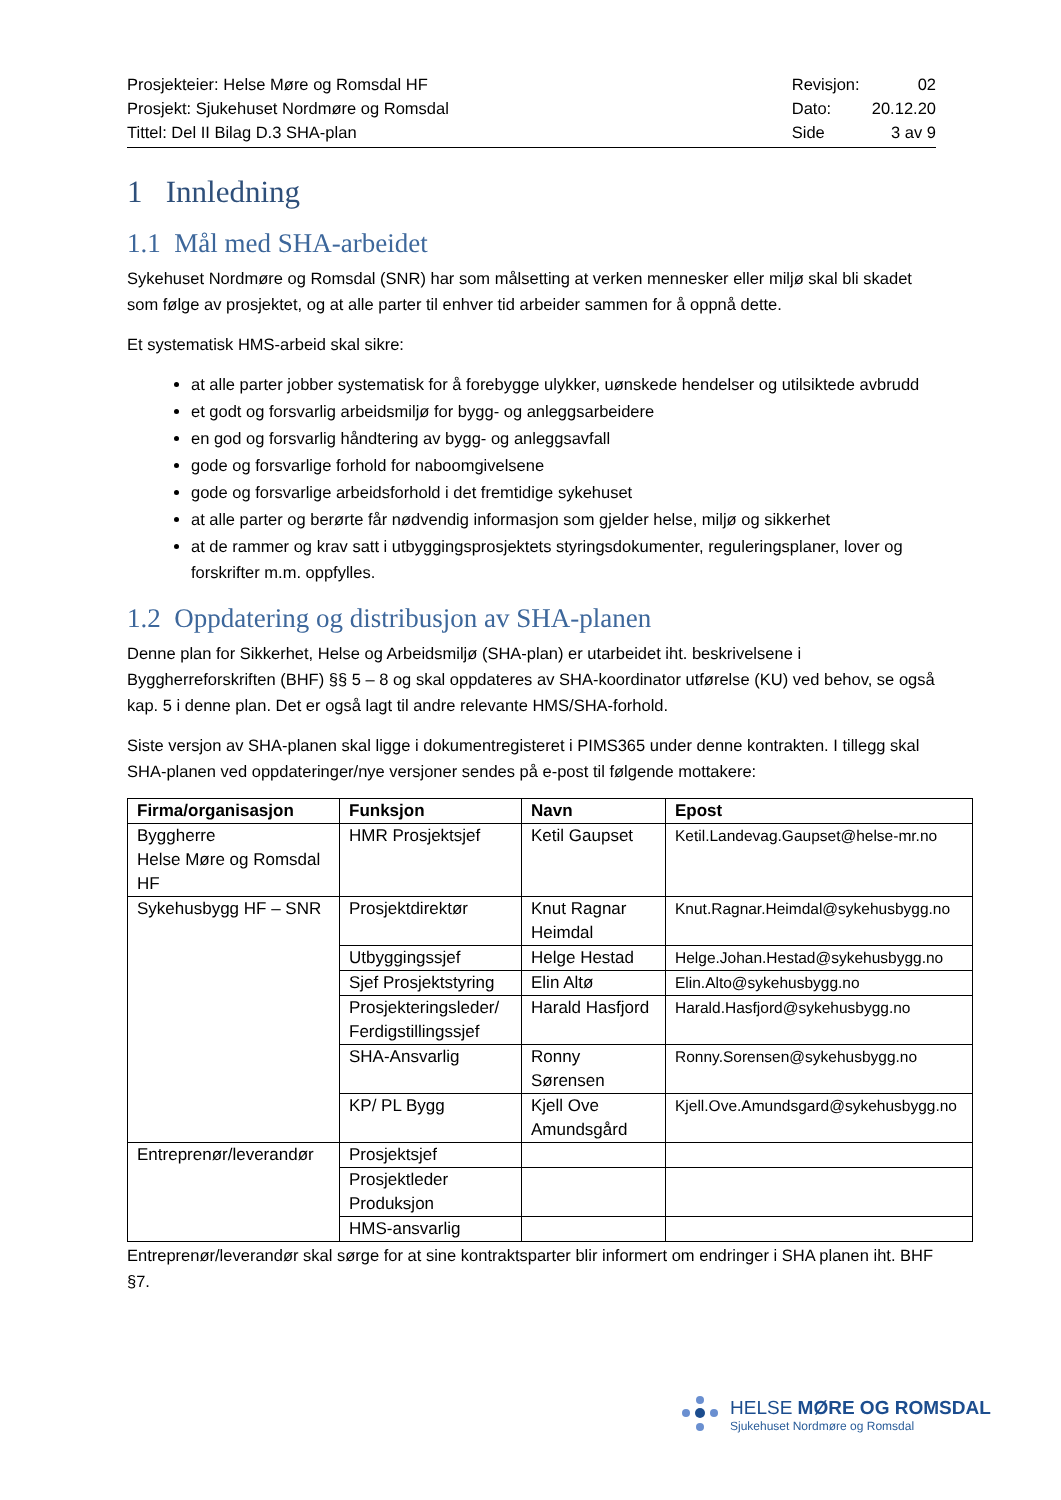Prosjekteier: Helse Møre og Romsdal HF
Prosjekt: Sjukehuset Nordmøre og Romsdal
Tittel: Del II Bilag D.3 SHA-plan
| Revisjon: | 02 |
| Dato: | 20.12.20 |
| Side | 3 av 9 |
1 Innledning
1.1 Mål med SHA-arbeidet
Sykehuset Nordmøre og Romsdal (SNR) har som målsetting at verken mennesker eller miljø skal bli skadet som følge av prosjektet, og at alle parter til enhver tid arbeider sammen for å oppnå dette.
Et systematisk HMS-arbeid skal sikre:
at alle parter jobber systematisk for å forebygge ulykker, uønskede hendelser og utilsiktede avbrudd
et godt og forsvarlig arbeidsmiljø for bygg- og anleggsarbeidere
en god og forsvarlig håndtering av bygg- og anleggsavfall
gode og forsvarlige forhold for naboomgivelsene
gode og forsvarlige arbeidsforhold i det fremtidige sykehuset
at alle parter og berørte får nødvendig informasjon som gjelder helse, miljø og sikkerhet
at de rammer og krav satt i utbyggingsprosjektets styringsdokumenter, reguleringsplaner, lover og forskrifter m.m. oppfylles.
1.2 Oppdatering og distribusjon av SHA-planen
Denne plan for Sikkerhet, Helse og Arbeidsmiljø (SHA-plan) er utarbeidet iht. beskrivelsene i Byggherreforskriften (BHF) §§ 5 – 8 og skal oppdateres av SHA-koordinator utførelse (KU) ved behov, se også kap. 5 i denne plan. Det er også lagt til andre relevante HMS/SHA-forhold.
Siste versjon av SHA-planen skal ligge i dokumentregisteret i PIMS365 under denne kontrakten. I tillegg skal SHA-planen ved oppdateringer/nye versjoner sendes på e-post til følgende mottakere:
| Firma/organisasjon | Funksjon | Navn | Epost |
| --- | --- | --- | --- |
| Byggherre Helse Møre og Romsdal HF | HMR Prosjektsjef | Ketil Gaupset | Ketil.Landevag.Gaupset@helse-mr.no |
| Sykehusbygg HF – SNR | Prosjektdirektør | Knut Ragnar Heimdal | Knut.Ragnar.Heimdal@sykehusbygg.no |
| | Utbyggingssjef | Helge Hestad | Helge.Johan.Hestad@sykehusbygg.no |
| | Sjef Prosjektstyring | Elin Altø | Elin.Alto@sykehusbygg.no |
| | Prosjekteringsleder/ Ferdigstillingssjef | Harald Hasfjord | Harald.Hasfjord@sykehusbygg.no |
| | SHA-Ansvarlig | Ronny Sørensen | Ronny.Sorensen@sykehusbygg.no |
| | KP/ PL Bygg | Kjell Ove Amundsgård | Kjell.Ove.Amundsgard@sykehusbygg.no |
| Entreprenør/leverandør | Prosjektsjef | | |
| | Prosjektleder Produksjon | | |
| | HMS-ansvarlig | | |
Entreprenør/leverandør skal sørge for at sine kontraktsparter blir informert om endringer i SHA planen iht. BHF §7.
HELSE MØRE OG ROMSDAL
Sjukehuset Nordmøre og Romsdal